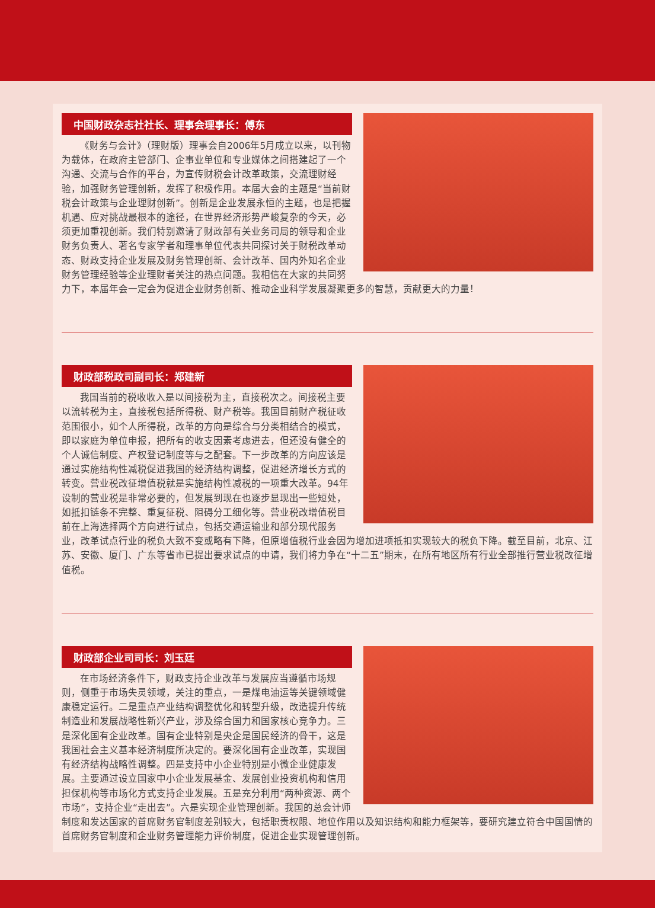中国财政杂志社社长、理事会理事长：傅东
《财务与会计》（理财版）理事会自2006年5月成立以来，以刊物为载体，在政府主管部门、企事业单位和专业媒体之间搭建起了一个沟通、交流与合作的平台，为宣传财税会计改革政策，交流理财经验，加强财务管理创新，发挥了积极作用。本届大会的主题是“当前财税会计政策与企业理财创新”。创新是企业发展永恒的主题，也是把握机遇、应对挑战最根本的途径，在世界经济形势严峻复杂的今天，必须更加重视创新。我们特别邀请了财政部有关业务司局的领导和企业财务负责人、著名专家学者和理事单位代表共同探讨关于财税改革动态、财政支持企业发展及财务管理创新、会计改革、国内外知名企业财务管理经验等企业理财者关注的热点问题。我相信在大家的共同努力下，本届年会一定会为促进企业财务创新、推动企业科学发展凝聚更多的智慧，贡献更大的力量！
财政部税政司副司长：郑建新
我国当前的税收收入是以间接税为主，直接税次之。间接税主要以流转税为主，直接税包括所得税、财产税等。我国目前财产税征收范围很小，如个人所得税，改革的方向是综合与分类相结合的模式，即以家庭为单位申报，把所有的收支因素考虑进去，但还没有健全的个人诚信制度、产权登记制度等与之配套。下一步改革的方向应该是通过实施结构性减税促进我国的经济结构调整，促进经济增长方式的转变。营业税改征增值税就是实施结构性减税的一项重大改革。94年设制的营业税是非常必要的，但发展到现在也逐步显现出一些短处，如抵扣链条不完整、重复征税、阻碍分工细化等。营业税改增值税目前在上海选择两个方向进行试点，包括交通运输业和部分现代服务业，改革试点行业的税负大致不变或略有下降，但原增值税行业会因为增加进项抵扣实现较大的税负下降。截至目前，北京、江苏、安徽、厦门、广东等省市已提出要求试点的申请，我们将力争在“十二五”期末，在所有地区所有行业全部推行营业税改征增值税。
财政部企业司司长：刘玉廷
在市场经济条件下，财政支持企业改革与发展应当遵循市场规则，侧重于市场失灵领域，关注的重点，一是煤电油运等关键领域健康稳定运行。二是重点产业结构调整优化和转型升级，改造提升传统制造业和发展战略性新兴产业，涉及综合国力和国家核心竞争力。三是深化国有企业改革。国有企业特别是央企是国民经济的骨干，这是我国社会主义基本经济制度所决定的。要深化国有企业改革，实现国有经济结构战略性调整。四是支持中小企业特别是小微企业健康发展。主要通过设立国家中小企业发展基金、发展创业投资机构和信用担保机构等市场化方式支持企业发展。五是充分利用“两种资源、两个市场”，支持企业“走出去”。六是实现企业管理创新。我国的总会计师制度和发达国家的首席财务官制度差别较大，包括职责权限、地位作用以及知识结构和能力框架等，要研究建立符合中国国情的首席财务官制度和企业财务管理能力评价制度，促进企业实现管理创新。